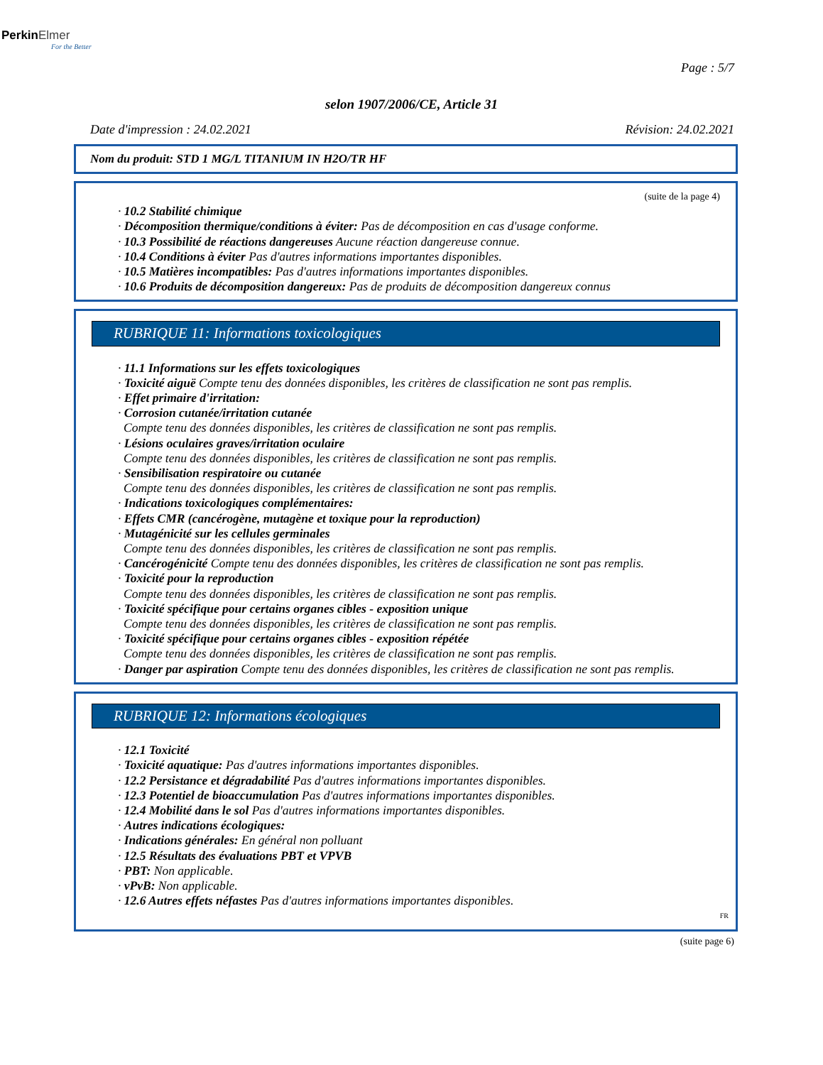PerkinElmer
For the Better
Page : 5/7
selon 1907/2006/CE, Article 31
Date d'impression : 24.02.2021 Révision: 24.02.2021
Nom du produit: STD 1 MG/L TITANIUM IN H2O/TR HF
(suite de la page 4)
· 10.2 Stabilité chimique
· Décomposition thermique/conditions à éviter: Pas de décomposition en cas d'usage conforme.
· 10.3 Possibilité de réactions dangereuses Aucune réaction dangereuse connue.
· 10.4 Conditions à éviter Pas d'autres informations importantes disponibles.
· 10.5 Matières incompatibles: Pas d'autres informations importantes disponibles.
· 10.6 Produits de décomposition dangereux: Pas de produits de décomposition dangereux connus
RUBRIQUE 11: Informations toxicologiques
· 11.1 Informations sur les effets toxicologiques
· Toxicité aiguë Compte tenu des données disponibles, les critères de classification ne sont pas remplis.
· Effet primaire d'irritation:
· Corrosion cutanée/irritation cutanée
Compte tenu des données disponibles, les critères de classification ne sont pas remplis.
· Lésions oculaires graves/irritation oculaire
Compte tenu des données disponibles, les critères de classification ne sont pas remplis.
· Sensibilisation respiratoire ou cutanée
Compte tenu des données disponibles, les critères de classification ne sont pas remplis.
· Indications toxicologiques complémentaires:
· Effets CMR (cancérogène, mutagène et toxique pour la reproduction)
· Mutagénicité sur les cellules germinales
Compte tenu des données disponibles, les critères de classification ne sont pas remplis.
· Cancérogénicité Compte tenu des données disponibles, les critères de classification ne sont pas remplis.
· Toxicité pour la reproduction
Compte tenu des données disponibles, les critères de classification ne sont pas remplis.
· Toxicité spécifique pour certains organes cibles - exposition unique
Compte tenu des données disponibles, les critères de classification ne sont pas remplis.
· Toxicité spécifique pour certains organes cibles - exposition répétée
Compte tenu des données disponibles, les critères de classification ne sont pas remplis.
· Danger par aspiration Compte tenu des données disponibles, les critères de classification ne sont pas remplis.
RUBRIQUE 12: Informations écologiques
· 12.1 Toxicité
· Toxicité aquatique: Pas d'autres informations importantes disponibles.
· 12.2 Persistance et dégradabilité Pas d'autres informations importantes disponibles.
· 12.3 Potentiel de bioaccumulation Pas d'autres informations importantes disponibles.
· 12.4 Mobilité dans le sol Pas d'autres informations importantes disponibles.
· Autres indications écologiques:
· Indications générales: En général non polluant
· 12.5 Résultats des évaluations PBT et VPVB
· PBT: Non applicable.
· vPvB: Non applicable.
· 12.6 Autres effets néfastes Pas d'autres informations importantes disponibles.
FR
(suite page 6)